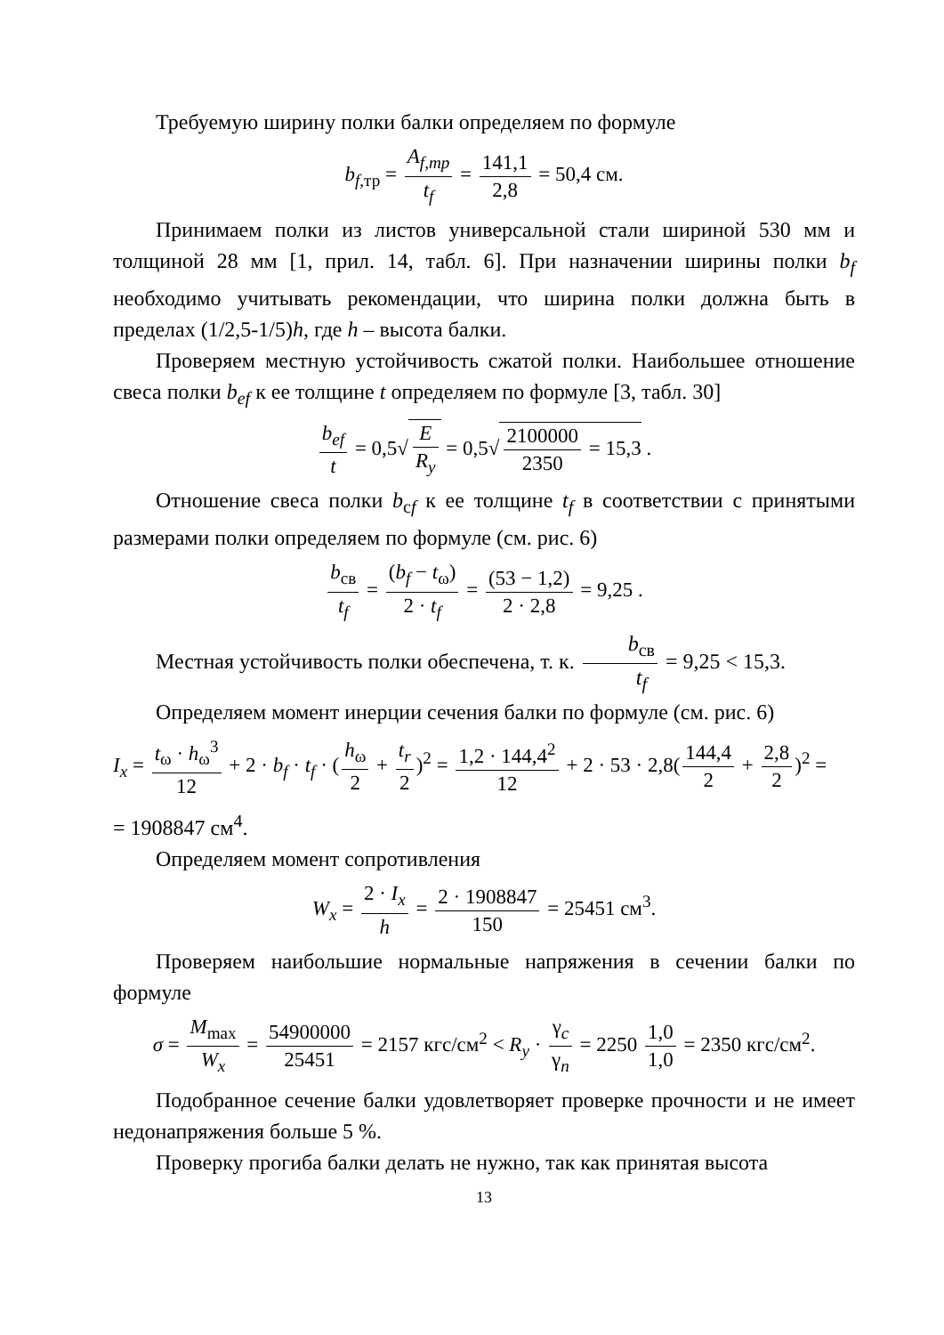Требуемую ширину полки балки определяем по формуле
b<sub>f,тр</sub> = A<sub>f,mp</sub> t<sub>f</sub> = 141,1 2,8 = 50,4 см.
Принимаем полки из листов универсальной стали шириной 530 мм и толщиной 28 мм [1, прил. 14, табл. 6]. При назначении ширины полки b<sub>f</sub> необходимо учитывать рекомендации, что ширина полки должна быть в пределах (1/2,5-1/5)h, где h – высота балки.
Проверяем местную устойчивость сжатой полки. Наибольшее отношение свеса полки b<sub>ef</sub> к ее толщине t определяем по формуле [3, табл. 30]
b<sub>ef</sub> t = 0,5√E R<sub>y</sub> = 0,5√2100000 2350 = 15,3 .
Отношение свеса полки b<sub>сf</sub> к ее толщине t<sub>f</sub> в соответствии с принятыми размерами полки определяем по формуле (см. рис. 6)
b<sub>св</sub> t<sub>f</sub> = (b<sub>f</sub> − t<sub>ω</sub>) 2 · t<sub>f</sub> = (53 − 1,2) 2 · 2,8 = 9,25 .
Местная устойчивость полки обеспечена, т. к. b<sub>св</sub> t<sub>f</sub> = 9,25 < 15,3.
Определяем момент инерции сечения балки по формуле (см. рис. 6)
I<sub>x</sub> = t<sub>ω</sub> · h<sub>ω</sub><sup>3</sup> 12 + 2 · b<sub>f</sub> · t<sub>f</sub> · (h<sub>ω</sub> 2 + t<sub>r</sub> 2)<sup>2</sup> = 1,2 · 144,4<sup>2</sup> 12 + 2 · 53 · 2,8(144,4 2 + 2,8 2)<sup>2</sup> =
= 1908847 см<sup>4</sup>.
Определяем момент сопротивления
W<sub>x</sub> = 2 · I<sub>x</sub> h = 2 · 1908847 150 = 25451 см<sup>3</sup>.
Проверяем наибольшие нормальные напряжения в сечении балки по формуле
σ = M<sub>max</sub> W<sub>x</sub> = 54900000 25451 = 2157 кгс/см<sup>2</sup> < R<sub>y</sub> · γ<sub>c</sub> γ<sub>n</sub> = 2250 1,0 1,0 = 2350 кгс/см<sup>2</sup>.
Подобранное сечение балки удовлетворяет проверке прочности и не имеет недонапряжения больше 5 %.
Проверку прогиба балки делать не нужно, так как принятая высота
13